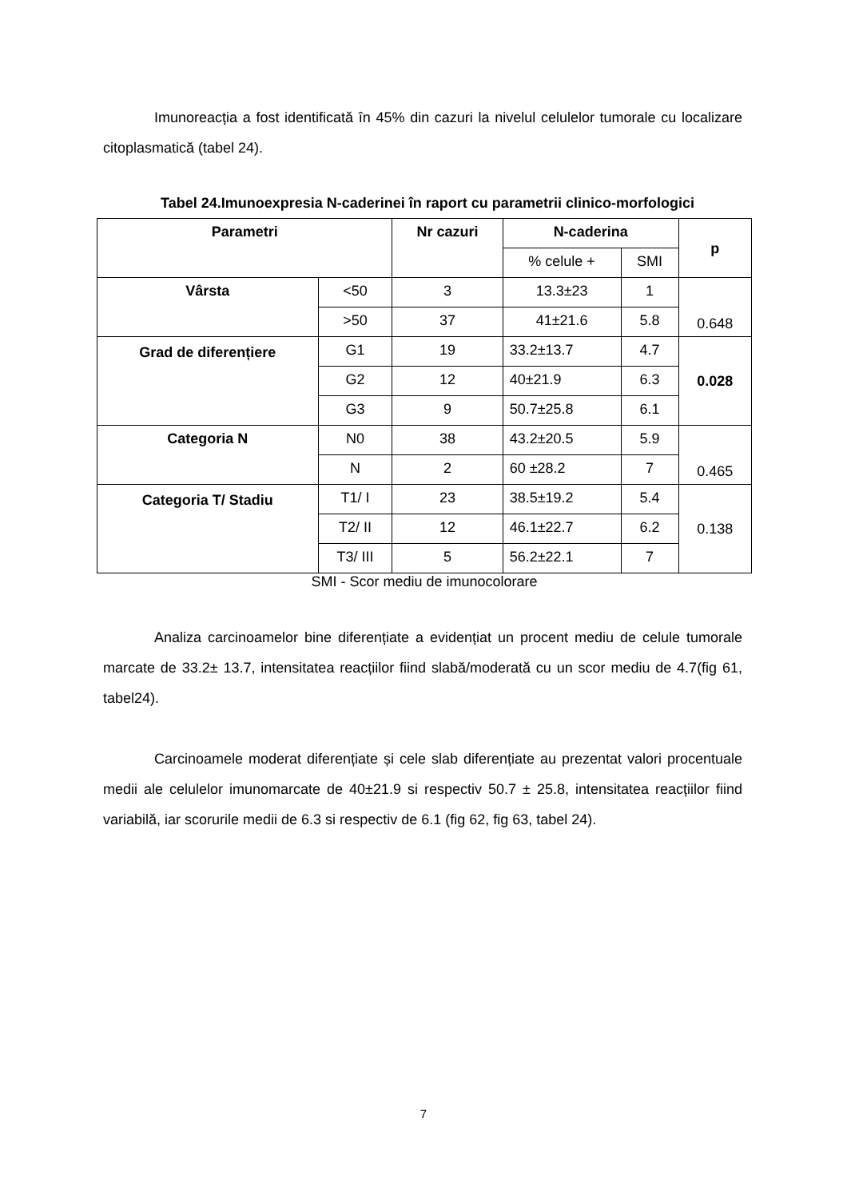Imunoreacția a fost identificată în 45% din cazuri la nivelul celulelor tumorale cu localizare citoplasmatică (tabel 24).
Tabel 24.Imunoexpresia N-caderinei în raport cu parametrii clinico-morfologici
| Parametri | | Nr cazuri | N-caderina | | p |
| --- | --- | --- | --- | --- | --- |
| | | | % celule + | SMI | |
| Vârsta | <50 | 3 | 13.3±23 | 1 | 0.648 |
| | >50 | 37 | 41±21.6 | 5.8 | |
| Grad de diferențiere | G1 | 19 | 33.2±13.7 | 4.7 | 0.028 |
| | G2 | 12 | 40±21.9 | 6.3 | |
| | G3 | 9 | 50.7±25.8 | 6.1 | |
| Categoria N | N0 | 38 | 43.2±20.5 | 5.9 | 0.465 |
| | N | 2 | 60 ±28.2 | 7 | |
| Categoria T/ Stadiu | T1/ I | 23 | 38.5±19.2 | 5.4 | 0.138 |
| | T2/ II | 12 | 46.1±22.7 | 6.2 | |
| | T3/ III | 5 | 56.2±22.1 | 7 | |
SMI - Scor mediu de imunocolorare
Analiza carcinoamelor bine diferențiate a evidențiat un procent mediu de celule tumorale marcate de 33.2± 13.7, intensitatea reacțiilor fiind slabă/moderată cu un scor mediu de 4.7(fig 61, tabel24).
Carcinoamele moderat diferențiate și cele slab diferențiate au prezentat valori procentuale medii ale celulelor imunomarcate de 40±21.9 si respectiv 50.7 ± 25.8, intensitatea reacțiilor fiind variabilă, iar scorurile medii de 6.3 si respectiv de 6.1 (fig 62, fig 63, tabel 24).
7